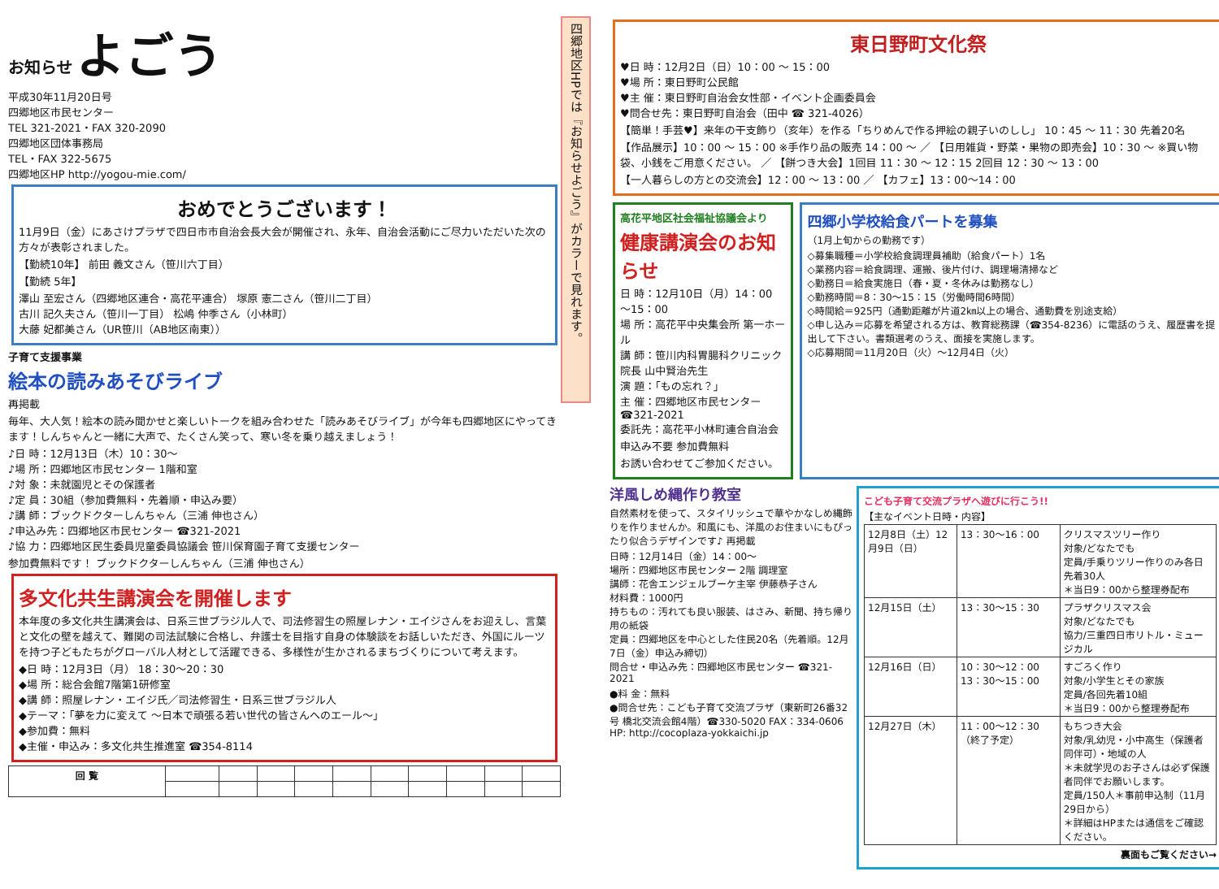お知らせ よごう
平成30年11月20日号
四郷地区市民センター
TEL 321-2021・FAX 320-2090
四郷地区団体事務局
TEL・FAX 322-5675
四郷地区HP http://yogou-mie.com/
おめでとうございます！
11月9日（金）にあさけプラザで四日市市自治会長大会が開催され、永年、自治会活動にご尽力いただいた次の方々が表彰されました。
【勤続10年】 前田 義文さん（笹川六丁目）
【勤続 5年】
澤山 至宏さん（四郷地区連合・高花平連合） 塚原 憲二さん（笹川二丁目）
古川 記久夫さん（笹川一丁目） 松嶋 仲季さん（小林町）
大藤 妃都美さん（UR笹川（AB地区南東））
子育て支援事業
絵本の読みあそびライブ
再掲載
毎年、大人気！絵本の読み聞かせと楽しいトークを組み合わせた「読みあそびライブ」が今年も四郷地区にやってきます！しんちゃんと一緒に大声で、たくさん笑って、寒い冬を乗り越えましょう！
♪日 時：12月13日（木）10：30～
♪場 所：四郷地区市民センター 1階和室
♪対 象：未就園児とその保護者
♪定 員：30組（参加費無料・先着順・申込み要）
♪講 師：ブックドクターしんちゃん（三浦 伸也さん）
♪申込み先：四郷地区市民センター ☎321-2021
♪協 力：四郷地区民生委員児童委員協議会 笹川保育園子育て支援センター
参加費無料です！ ブックドクターしんちゃん（三浦 伸也さん）
多文化共生講演会を開催します
本年度の多文化共生講演会は、日系三世ブラジル人で、司法修習生の照屋レナン・エイジさんをお迎えし、言葉と文化の壁を越えて、難関の司法試験に合格し、弁護士を目指す自身の体験談をお話しいただき、外国にルーツを持つ子どもたちがグローバル人材として活躍できる、多様性が生かされるまちづくりについて考えます。
◆日 時：12月3日（月） 18：30～20：30
◆場 所：総合会館7階第1研修室
◆講 師：照屋レナン・エイジ氏／司法修習生・日系三世ブラジル人
◆テーマ：「夢を力に変えて ～日本で頑張る若い世代の皆さんへのエール～」
◆参加費：無料
◆主催・申込み：多文化共生推進室 ☎354-8114
| 回 覧 | | | | | | | | | | |
四郷地区HPでは『お知らせよごう』がカラーで見れます。
東日野町文化祭
♥日 時：12月2日（日）10：00 ～ 15：00
♥場 所：東日野町公民館
♥主 催：東日野町自治会女性部・イベント企画委員会
♥問合せ先：東日野町自治会（田中 ☎ 321-4026）
【簡単！手芸♥】来年の干支飾り（亥年）を作る「ちりめんで作る押絵の親子いのしし」 10：45 ～ 11：30 先着20名
【作品展示】10：00 ～ 15：00 ※手作り品の販売 14：00 ～ ／ 【日用雑貨・野菜・果物の即売会】10：30 ～ ※買い物袋、小銭をご用意ください。 ／ 【餅つき大会】1回目 11：30 ～ 12：15 2回目 12：30 ～ 13：00
【一人暮らしの方との交流会】12：00 ～ 13：00 ／ 【カフェ】13：00～14：00
高花平地区社会福祉協議会より
健康講演会のお知らせ
日 時：12月10日（月）14：00 ～15：00
場 所：高花平中央集会所 第一ホール
講 師：笹川内科胃腸科クリニック 院長 山中賢治先生
演 題：「もの忘れ？」
主 催：四郷地区市民センター ☎321-2021
委託先：高花平小林町連合自治会
申込み不要 参加費無料
お誘い合わせてご参加ください。
四郷小学校給食パートを募集
（1月上旬からの勤務です）
◇募集職種＝小学校給食調理員補助（給食パート）1名
◇業務内容＝給食調理、運搬、後片付け、調理場清掃など
◇勤務日＝給食実施日（春・夏・冬休みは勤務なし）
◇勤務時間＝8：30～15：15（労働時間6時間）
◇時間給＝925円（通勤距離が片道2㎞以上の場合、通勤費を別途支給）
◇申し込み＝応募を希望される方は、教育総務課（☎354-8236）に電話のうえ、履歴書を提出して下さい。書類選考のうえ、面接を実施します。
◇応募期間＝11月20日（火）～12月4日（火）
洋風しめ縄作り教室
自然素材を使って、スタイリッシュで華やかなしめ縄飾りを作りませんか。和風にも、洋風のお住まいにもぴったり似合うデザインです♪ 再掲載
日時：12月14日（金）14：00～
場所：四郷地区市民センター 2階 調理室
講師：花舎エンジェルブーケ主宰 伊藤恭子さん
材料費：1000円
持ちもの：汚れても良い服装、はさみ、新聞、持ち帰り用の紙袋
定員：四郷地区を中心とした住民20名（先着順。12月7日（金）申込み締切）
問合せ・申込み先：四郷地区市民センター ☎321-2021
●料 金：無料
●問合せ先：こども子育て交流プラザ（東新町26番32号 橋北交流会館4階）☎330-5020 FAX：334-0606 HP: http://cocoplaza-yokkaichi.jp
こども子育て交流プラザへ遊びに行こう!!
【主なイベント日時・内容】
| 12月8日（土）12月9日（日） | 13：30～16：00 | クリスマスツリー作り 対象/どなたでも 定員/手乗りツリー作りのみ各日先着30人 ＊当日9：00から整理券配布 |
| 12月15日（土） | 13：30～15：30 | プラザクリスマス会 対象/どなたでも 協力/三重四日市リトル・ミュージカル |
| 12月16日（日） | 10：30～12：00 13：30～15：00 | すごろく作り 対象/小学生とその家族 定員/各回先着10組 ＊当日9：00から整理券配布 |
| 12月27日（木） | 11：00～12：30（終了予定） | もちつき大会 対象/乳幼児・小中高生（保護者同伴可）・地域の人 ＊未就学児のお子さんは必ず保護者同伴でお願いします。 定員/150人＊事前申込制（11月29日から） ＊詳細はHPまたは通信をご確認ください。 |
裏面もご覧ください→